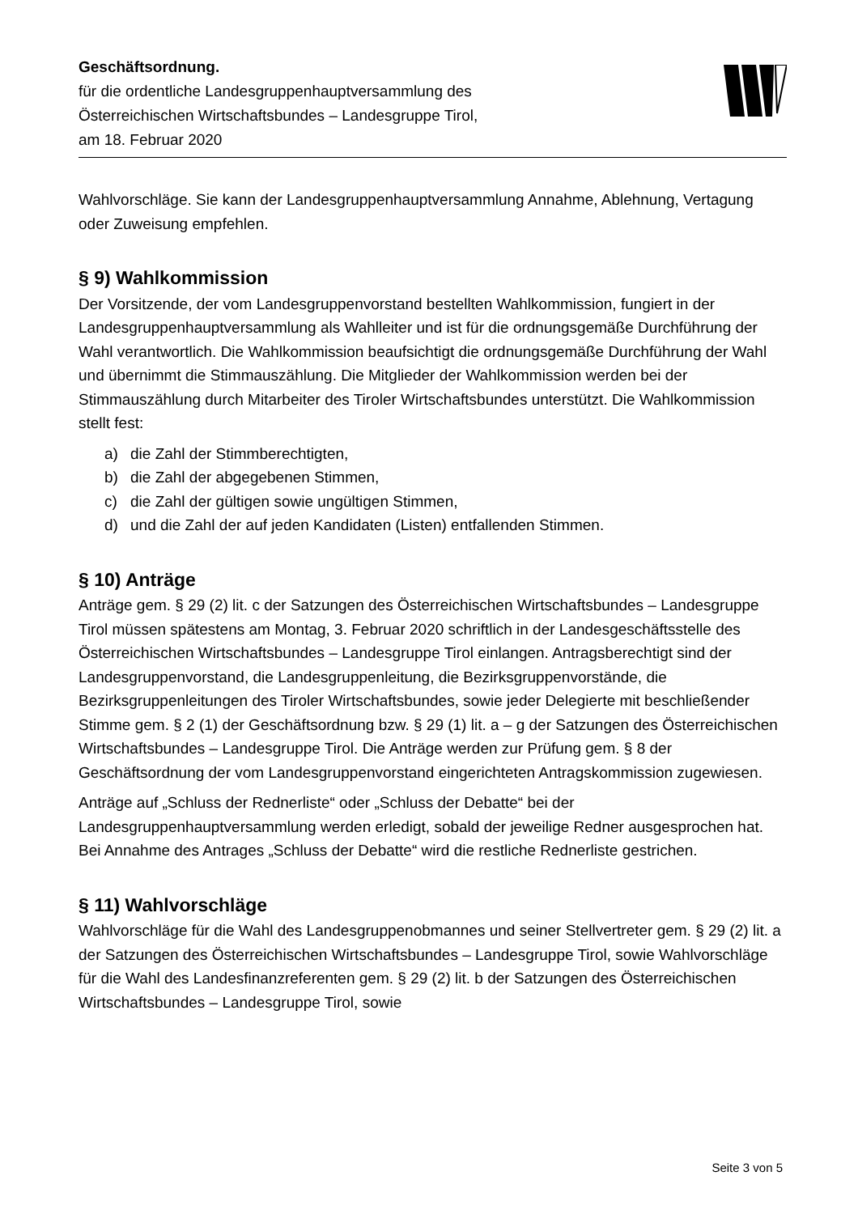Geschäftsordnung.
für die ordentliche Landesgruppenhauptversammlung des
Österreichischen Wirtschaftsbundes – Landesgruppe Tirol,
am 18. Februar 2020
Wahlvorschläge. Sie kann der Landesgruppenhauptversammlung Annahme, Ablehnung, Vertagung oder Zuweisung empfehlen.
§ 9) Wahlkommission
Der Vorsitzende, der vom Landesgruppenvorstand bestellten Wahlkommission, fungiert in der Landesgruppenhauptversammlung als Wahlleiter und ist für die ordnungsgemäße Durchführung der Wahl verantwortlich. Die Wahlkommission beaufsichtigt die ordnungsgemäße Durchführung der Wahl und übernimmt die Stimmauszählung. Die Mitglieder der Wahlkommission werden bei der Stimmauszählung durch Mitarbeiter des Tiroler Wirtschaftsbundes unterstützt. Die Wahlkommission stellt fest:
a) die Zahl der Stimmberechtigten,
b) die Zahl der abgegebenen Stimmen,
c) die Zahl der gültigen sowie ungültigen Stimmen,
d) und die Zahl der auf jeden Kandidaten (Listen) entfallenden Stimmen.
§ 10) Anträge
Anträge gem. § 29 (2) lit. c der Satzungen des Österreichischen Wirtschaftsbundes – Landesgruppe Tirol müssen spätestens am Montag, 3. Februar 2020 schriftlich in der Landesgeschäftsstelle des Österreichischen Wirtschaftsbundes – Landesgruppe Tirol einlangen. Antragsberechtigt sind der Landesgruppenvorstand, die Landesgruppenleitung, die Bezirksgruppenvorstände, die Bezirksgruppenleitungen des Tiroler Wirtschaftsbundes, sowie jeder Delegierte mit beschließender Stimme gem. § 2 (1) der Geschäftsordnung bzw. § 29 (1) lit. a – g der Satzungen des Österreichischen Wirtschaftsbundes – Landesgruppe Tirol. Die Anträge werden zur Prüfung gem. § 8 der Geschäftsordnung der vom Landesgruppenvorstand eingerichteten Antragskommission zugewiesen.
Anträge auf „Schluss der Rednerliste“ oder „Schluss der Debatte“ bei der Landesgruppenhauptversammlung werden erledigt, sobald der jeweilige Redner ausgesprochen hat. Bei Annahme des Antrages „Schluss der Debatte“ wird die restliche Rednerliste gestrichen.
§ 11) Wahlvorschläge
Wahlvorschläge für die Wahl des Landesgruppenobmannes und seiner Stellvertreter gem. § 29 (2) lit. a der Satzungen des Österreichischen Wirtschaftsbundes – Landesgruppe Tirol, sowie Wahlvorschläge für die Wahl des Landesfinanzreferenten gem. § 29 (2) lit. b der Satzungen des Österreichischen Wirtschaftsbundes – Landesgruppe Tirol, sowie
Seite 3 von 5